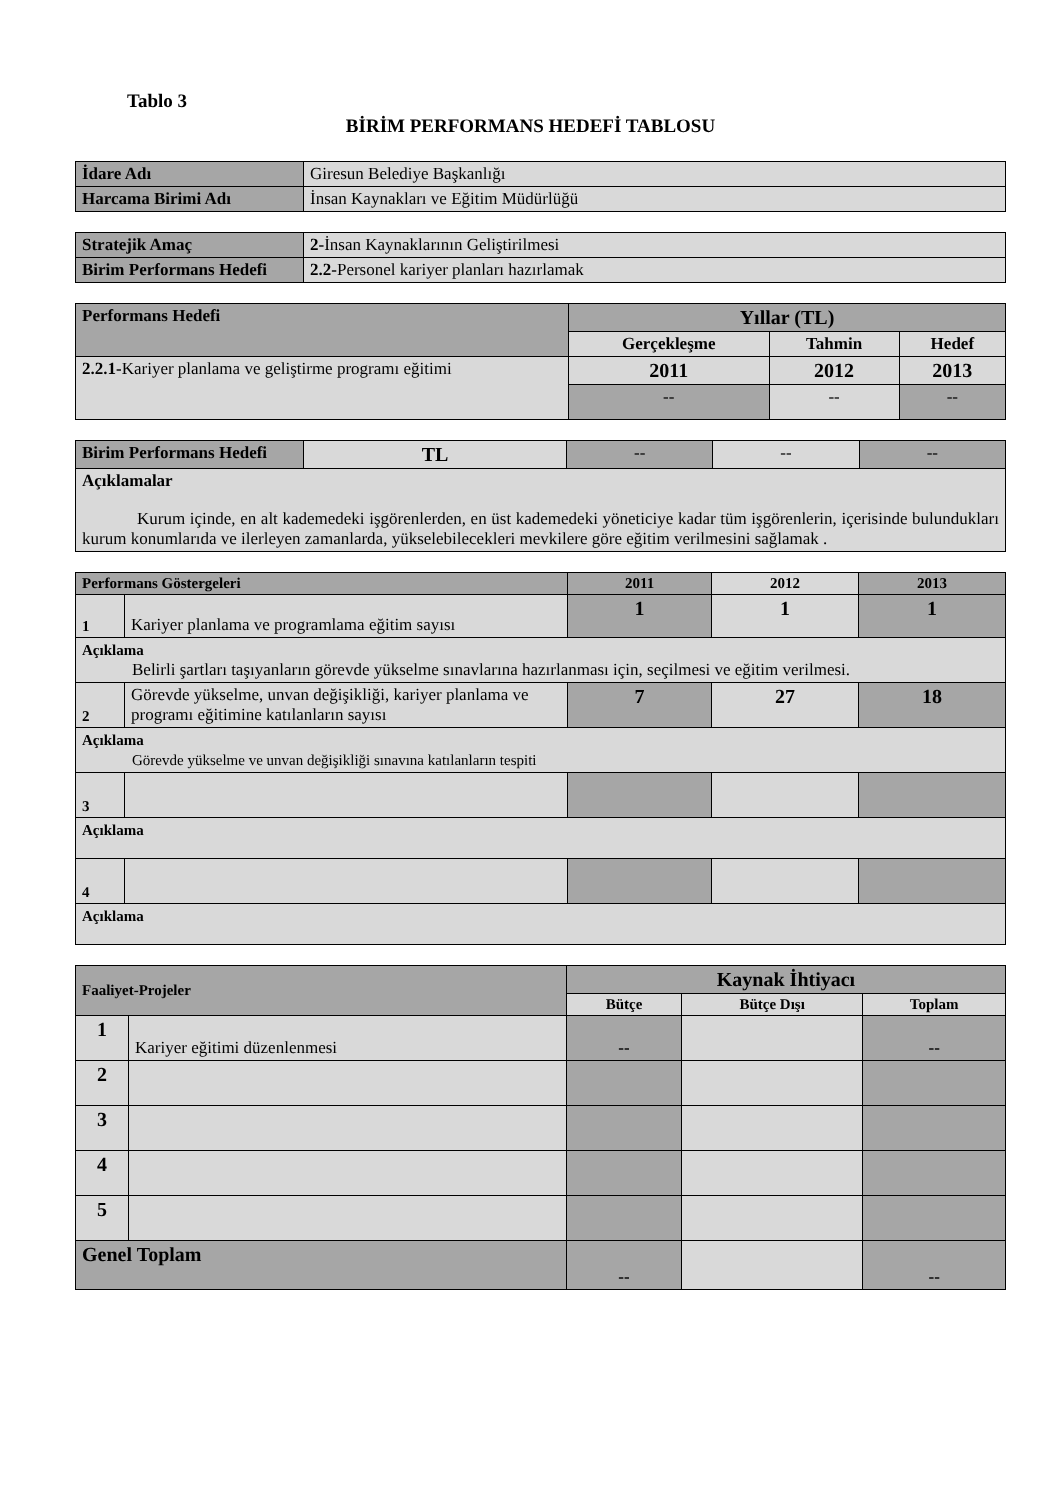Tablo 3
BİRİM PERFORMANS HEDEFİ TABLOSU
| İdare Adı | Giresun Belediye Başkanlığı |
| Harcama Birimi Adı | İnsan Kaynakları ve Eğitim Müdürlüğü |
| Stratejik Amaç | 2- İnsan Kaynaklarının Geliştirilmesi |
| Birim Performans Hedefi | 2.2- Personel kariyer planları hazırlamak |
| Performans Hedefi | Yıllar (TL) | | |
| --- | --- | --- | --- |
| | Gerçekleşme | Tahmin | Hedef |
| 2.2.1- Kariyer planlama ve geliştirme programı eğitimi | 2011 | 2012 | 2013 |
| | -- | -- | -- |
| Birim Performans Hedefi | TL | -- | -- | -- |
| Açıklamalar Kurum içinde, en alt kademedeki işgörenlerden, en üst kademedeki yöneticiye kadar tüm işgörenlerin, içerisinde bulundukları kurum konumlarıda ve ilerleyen zamanlarda, yükselebilecekleri mevkilere göre eğitim verilmesini sağlamak . | | | | |
| Performans Göstergeleri | | 2011 | 2012 | 2013 |
| --- | --- | --- | --- | --- |
| 1 | Kariyer planlama ve programlama eğitim sayısı | 1 | 1 | 1 |
| Açıklama Belirli şartları taşıyanların görevde yükselme sınavlarına hazırlanması için, seçilmesi ve eğitim verilmesi. | | | | |
| 2 | Görevde yükselme, unvan değişikliği, kariyer planlama ve programı eğitimine katılanların sayısı | 7 | 27 | 18 |
| Açıklama Görevde yükselme ve unvan değişikliği sınavına katılanların tespiti | | | | |
| 3 | | | | |
| Açıklama | | | | |
| 4 | | | | |
| Açıklama | | | | |
| Faaliyet-Projeler | | Kaynak İhtiyacı | | |
| --- | --- | --- | --- | --- |
| | | Bütçe | Bütçe Dışı | Toplam |
| 1 | Kariyer eğitimi düzenlenmesi | -- | | -- |
| 2 | | | | |
| 3 | | | | |
| 4 | | | | |
| 5 | | | | |
| Genel Toplam | | -- | | -- |